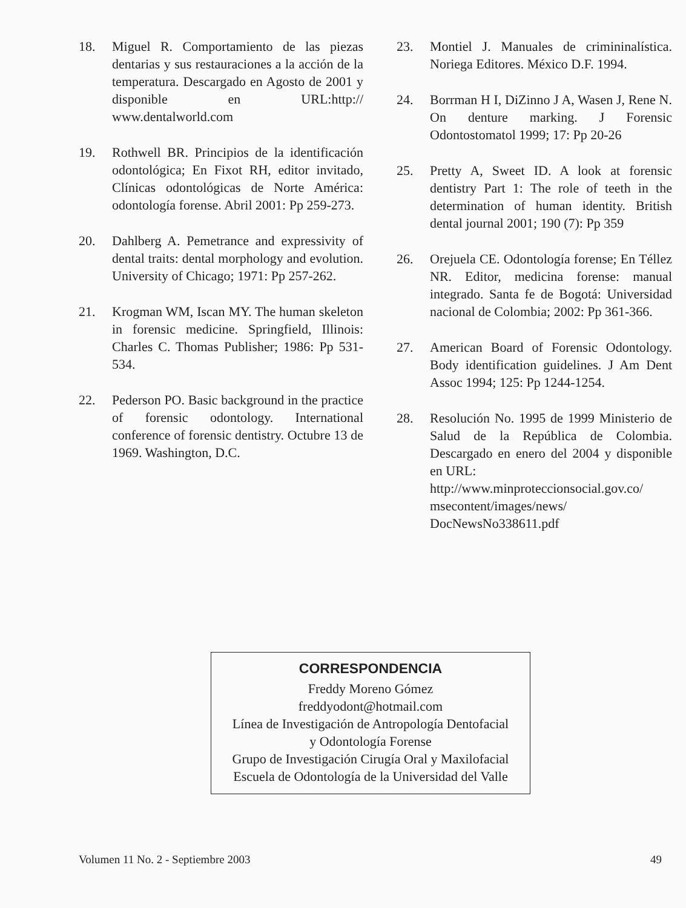18. Miguel R. Comportamiento de las piezas dentarias y sus restauraciones a la acción de la temperatura. Descargado en Agosto de 2001 y disponible en URL:http:// www.dentalworld.com
19. Rothwell BR. Principios de la identificación odontológica; En Fixot RH, editor invitado, Clínicas odontológicas de Norte América: odontología forense. Abril 2001: Pp 259-273.
20. Dahlberg A. Pemetrance and expressivity of dental traits: dental morphology and evolution. University of Chicago; 1971: Pp 257-262.
21. Krogman WM, Iscan MY. The human skeleton in forensic medicine. Springfield, Illinois: Charles C. Thomas Publisher; 1986: Pp 531-534.
22. Pederson PO. Basic background in the practice of forensic odontology. International conference of forensic dentistry. Octubre 13 de 1969. Washington, D.C.
23. Montiel J. Manuales de crimininalística. Noriega Editores. México D.F. 1994.
24. Borrman H I, DiZinno J A, Wasen J, Rene N. On denture marking. J Forensic Odontostomatol 1999; 17: Pp 20-26
25. Pretty A, Sweet ID. A look at forensic dentistry Part 1: The role of teeth in the determination of human identity. British dental journal 2001; 190 (7): Pp 359
26. Orejuela CE. Odontología forense; En Téllez NR. Editor, medicina forense: manual integrado. Santa fe de Bogotá: Universidad nacional de Colombia; 2002: Pp 361-366.
27. American Board of Forensic Odontology. Body identification guidelines. J Am Dent Assoc 1994; 125: Pp 1244-1254.
28. Resolución No. 1995 de 1999 Ministerio de Salud de la República de Colombia. Descargado en enero del 2004 y disponible en URL:
http://www.minproteccionsocial.gov.co/ msecontent/images/news/ DocNewsNo338611.pdf
CORRESPONDENCIA
Freddy Moreno Gómez
freddyodont@hotmail.com
Línea de Investigación de Antropología Dentofacial
y Odontología Forense
Grupo de Investigación Cirugía Oral y Maxilofacial
Escuela de Odontología de la Universidad del Valle
Volumen 11 No. 2 - Septiembre 2003 49